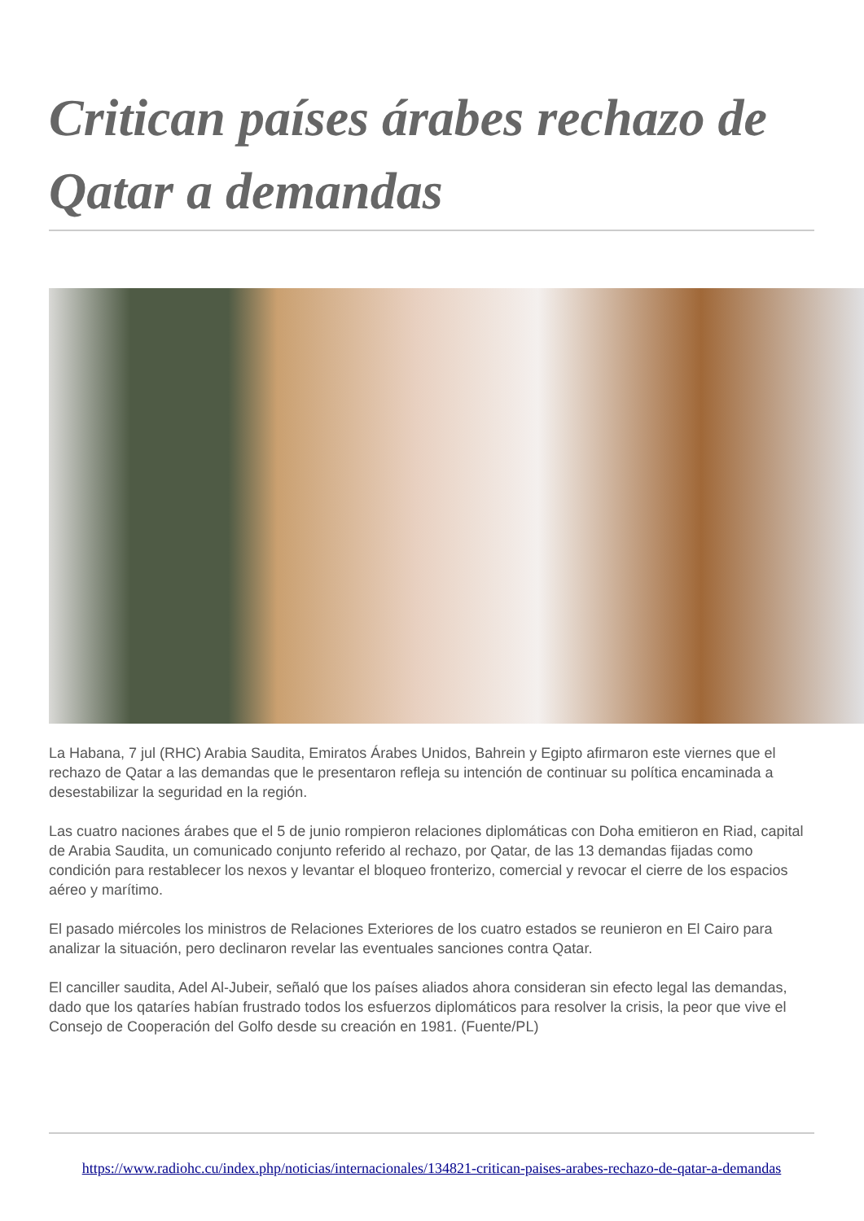Critican países árabes rechazo de Qatar a demandas
La Habana, 7 jul (RHC) Arabia Saudita, Emiratos Árabes Unidos, Bahrein y Egipto afirmaron este viernes que el rechazo de Qatar a las demandas que le presentaron refleja su intención de continuar su política encaminada a desestabilizar la seguridad en la región.
Las cuatro naciones árabes que el 5 de junio rompieron relaciones diplomáticas con Doha emitieron en Riad, capital de Arabia Saudita, un comunicado conjunto referido al rechazo, por Qatar, de las 13 demandas fijadas como condición para restablecer los nexos y levantar el bloqueo fronterizo, comercial y revocar el cierre de los espacios aéreo y marítimo.
El pasado miércoles los ministros de Relaciones Exteriores de los cuatro estados se reunieron en El Cairo para analizar la situación, pero declinaron revelar las eventuales sanciones contra Qatar.
El canciller saudita, Adel Al-Jubeir, señaló que los países aliados ahora consideran sin efecto legal las demandas, dado que los qataríes habían frustrado todos los esfuerzos diplomáticos para resolver la crisis, la peor que vive el Consejo de Cooperación del Golfo desde su creación en 1981. (Fuente/PL)
https://www.radiohc.cu/index.php/noticias/internacionales/134821-critican-paises-arabes-rechazo-de-qatar-a-demandas